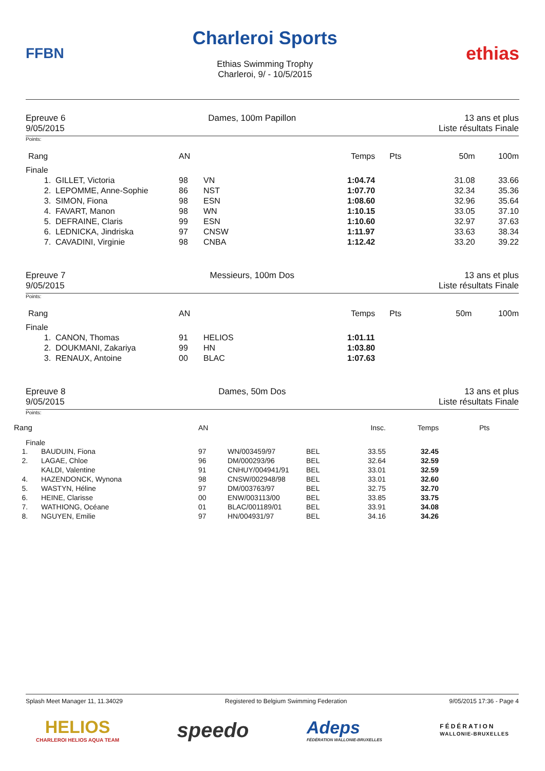FFBN
Charleroi Sports
Ethias Swimming Trophy
Charleroi, 9/ - 10/5/2015
ethias
Epreuve 6
9/05/2015
Dames, 100m Papillon 13 ans et plus
Liste résultats Finale
Points:
| Rang | | AN | | Temps | Pts | 50m | 100m |
| --- | --- | --- | --- | --- | --- | --- | --- |
| Finale | | | | | | | |
| 1. | GILLET, Victoria | 98 | VN | 1:04.74 | | 31.08 | 33.66 |
| 2. | LEPOMME, Anne-Sophie | 86 | NST | 1:07.70 | | 32.34 | 35.36 |
| 3. | SIMON, Fiona | 98 | ESN | 1:08.60 | | 32.96 | 35.64 |
| 4. | FAVART, Manon | 98 | WN | 1:10.15 | | 33.05 | 37.10 |
| 5. | DEFRAINE, Claris | 99 | ESN | 1:10.60 | | 32.97 | 37.63 |
| 6. | LEDNICKA, Jindriska | 97 | CNSW | 1:11.97 | | 33.63 | 38.34 |
| 7. | CAVADINI, Virginie | 98 | CNBA | 1:12.42 | | 33.20 | 39.22 |
Epreuve 7
9/05/2015
Messieurs, 100m Dos 13 ans et plus
Liste résultats Finale
Points:
| Rang | | AN | | Temps | Pts | 50m | 100m |
| --- | --- | --- | --- | --- | --- | --- | --- |
| Finale | | | | | | | |
| 1. | CANON, Thomas | 91 | HELIOS | 1:01.11 | | | |
| 2. | DOUKMANI, Zakariya | 99 | HN | 1:03.80 | | | |
| 3. | RENAUX, Antoine | 00 | BLAC | 1:07.63 | | | |
Epreuve 8
9/05/2015
Dames, 50m Dos 13 ans et plus
Liste résultats Finale
Points:
| Rang | | AN | | | Insc. | Temps | Pts |
| --- | --- | --- | --- | --- | --- | --- | --- |
| Finale | | | | | | | |
| 1. | BAUDUIN, Fiona | 97 | WN/003459/97 | BEL | 33.55 | 32.45 | |
| 2. | LAGAE, Chloe | 96 | DM/000293/96 | BEL | 32.64 | 32.59 | |
| | KALDI, Valentine | 91 | CNHUY/004941/91 | BEL | 33.01 | 32.59 | |
| 4. | HAZENDONCK, Wynona | 98 | CNSW/002948/98 | BEL | 33.01 | 32.60 | |
| 5. | WASTYN, Héline | 97 | DM/003763/97 | BEL | 32.75 | 32.70 | |
| 6. | HEINE, Clarisse | 00 | ENW/003113/00 | BEL | 33.85 | 33.75 | |
| 7. | WATHIONG, Océane | 01 | BLAC/001189/01 | BEL | 33.91 | 34.08 | |
| 8. | NGUYEN, Emilie | 97 | HN/004931/97 | BEL | 34.16 | 34.26 | |
Splash Meet Manager 11, 11.34029 Registered to Belgium Swimming Federation 9/05/2015 17:36 - Page 4
HELIOS
CHARLEROI HELIOS AQUA TEAM
speedo
Adeps
FÉDÉRATION WALLONIE-BRUXELLES
FÉDÉRATION
WALLONIE-BRUXELLES